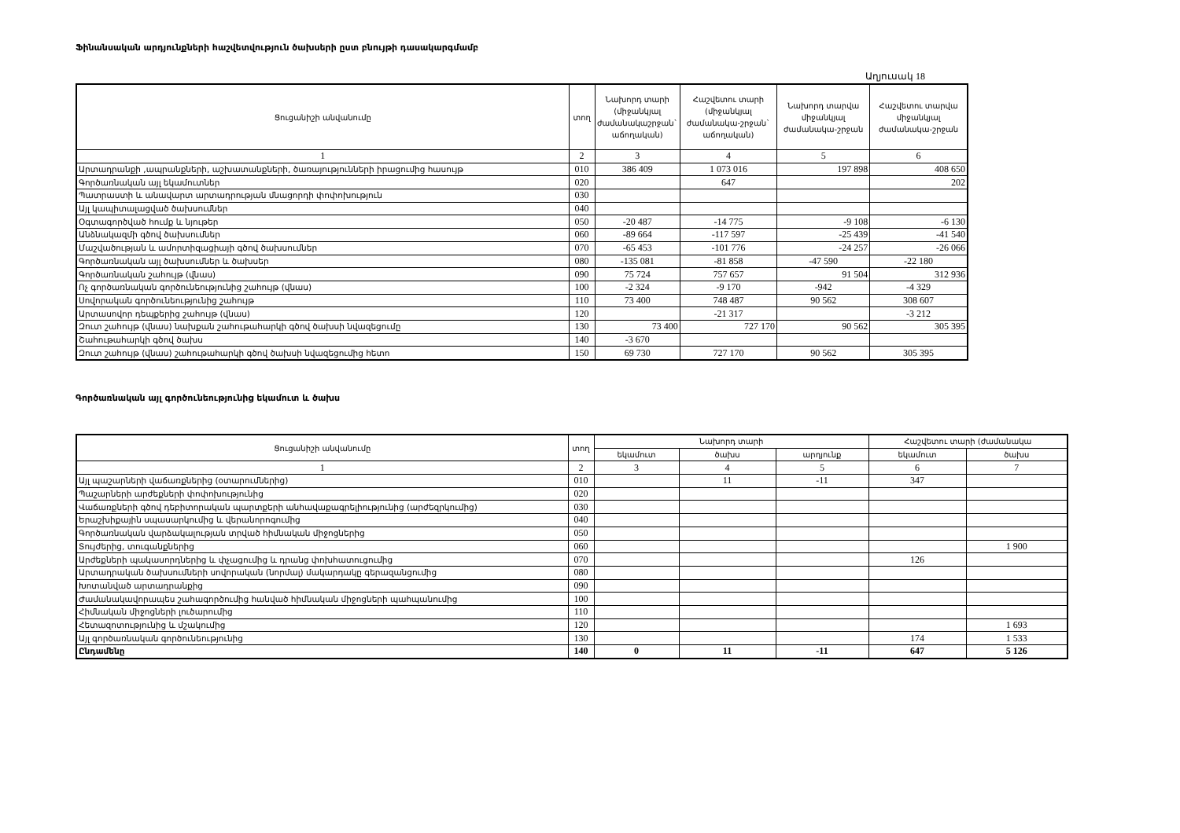Ֆինանսական արդյունքների հաշվետվություն ծախսերի ըստ բնույթի դասակարգմամբ
Աղյուսակ 18
| Ցուցանիշի անվանումը | տող | Նախորդ տարի (միջանկյալ ժամանակաշրջան` աճողական) | Հաշվետու տարի (միջանկյալ ժամանակա-շրջան` աճողական) | Նախորդ տարվա միջանկյալ ժամանակա-շրջան | Հաշվետու տարվա միջանկյալ ժամանակա-շրջան |
| --- | --- | --- | --- | --- | --- |
| 1 | 2 | 3 | 4 | 5 | 6 |
| Արտադրանքի ,ապրանքների, աշխատանքների, ծառայությունների իրացումից հասույթ | 010 | 386 409 | 1 073 016 | 197 898 | 408 650 |
| Գործառնական այլ եկամուտներ | 020 | | 647 | | 202 |
| Պատրաստի և անավարտ արտադրության մնացորդի փոփոխություն | 030 | | | | |
| Այլ կապիտալացված ծախսումներ | 040 | | | | |
| Օգտագործված հումք և նյութեր | 050 | -20 487 | -14 775 | -9 108 | -6 130 |
| Անձնակազմի գծով ծախսումներ | 060 | -89 664 | -117 597 | -25 439 | -41 540 |
| Մաշվածության և ամորտիզացիայի գծով ծախսումներ | 070 | -65 453 | -101 776 | -24 257 | -26 066 |
| Գործառնական այլ ծախսումներ և ծախսեր | 080 | -135 081 | -81 858 | -47 590 | -22 180 |
| Գործառնական շահույթ (վնաս) | 090 | 75 724 | 757 657 | 91 504 | 312 936 |
| Ոչ գործառնական գործունեությունից շահույթ (վնաս) | 100 | -2 324 | -9 170 | -942 | -4 329 |
| Սովորական գործունեությունից շահույթ | 110 | 73 400 | 748 487 | 90 562 | 308 607 |
| Արտասովոր դեպքերից շահույթ (վնաս) | 120 | | -21 317 | | -3 212 |
| Զուտ շահույթ (վնաս) նախքան շահութահարկի գծով ծախսի նվազեցումը | 130 | 73 400 | 727 170 | 90 562 | 305 395 |
| Շահութահարկի գծով ծախս | 140 | -3 670 | | | |
| Զուտ շահույթ (վնաս) շահութահարկի գծով ծախսի նվազեցումից հետո | 150 | 69 730 | 727 170 | 90 562 | 305 395 |
Գործառնական այլ գործունեությունից եկամուտ և ծախս
| Ցուցանիշի անվանումը | տող | Նախորդ տարի | | | Հաշվետու տարի (ժամանակա | |
| --- | --- | --- | --- | --- | --- | --- |
| | | եկամուտ | ծախս | արդյունք | եկամուտ | ծախս |
| 1 | 2 | 3 | 4 | 5 | 6 | 7 |
| Այլ պաշարների վաճառքներից (օտարումներից) | 010 | | 11 | -11 | 347 | |
| Պաշարների արժեքների փոփոխությունից | 020 | | | | | |
| Վաճառքների գծով դեբիտորական պարտքերի անհավաքագրելիությունից (արժեզրկումից) | 030 | | | | | |
| Երաշխիքային սպասարկումից և վերանորոգումից | 040 | | | | | |
| Գործառնական վարձակալության տրված հիմնական միջոցներից | 050 | | | | | |
| Տույժերից, տուգանքներից | 060 | | | | | 1 900 |
| Արժեքների պակասորդներից և փչացումից և դրանց փոխհատուցումից | 070 | | | | 126 | |
| Արտադրական ծախսումների սովորական (նորմալ) մակարդակը գերազանցումից | 080 | | | | | |
| Խոտանված արտադրանքից | 090 | | | | | |
| Ժամանակավորապես շահագործումից հանված հիմնական միջոցների պահպանումից | 100 | | | | | |
| Հիմնական միջոցների լուծարումից | 110 | | | | | |
| Հետազոտությունից և մշակումից | 120 | | | | | 1 693 |
| Այլ գործառնական գործունեությունից | 130 | | | | 174 | 1 533 |
| Ընդամենը | 140 | 0 | 11 | -11 | 647 | 5 126 |